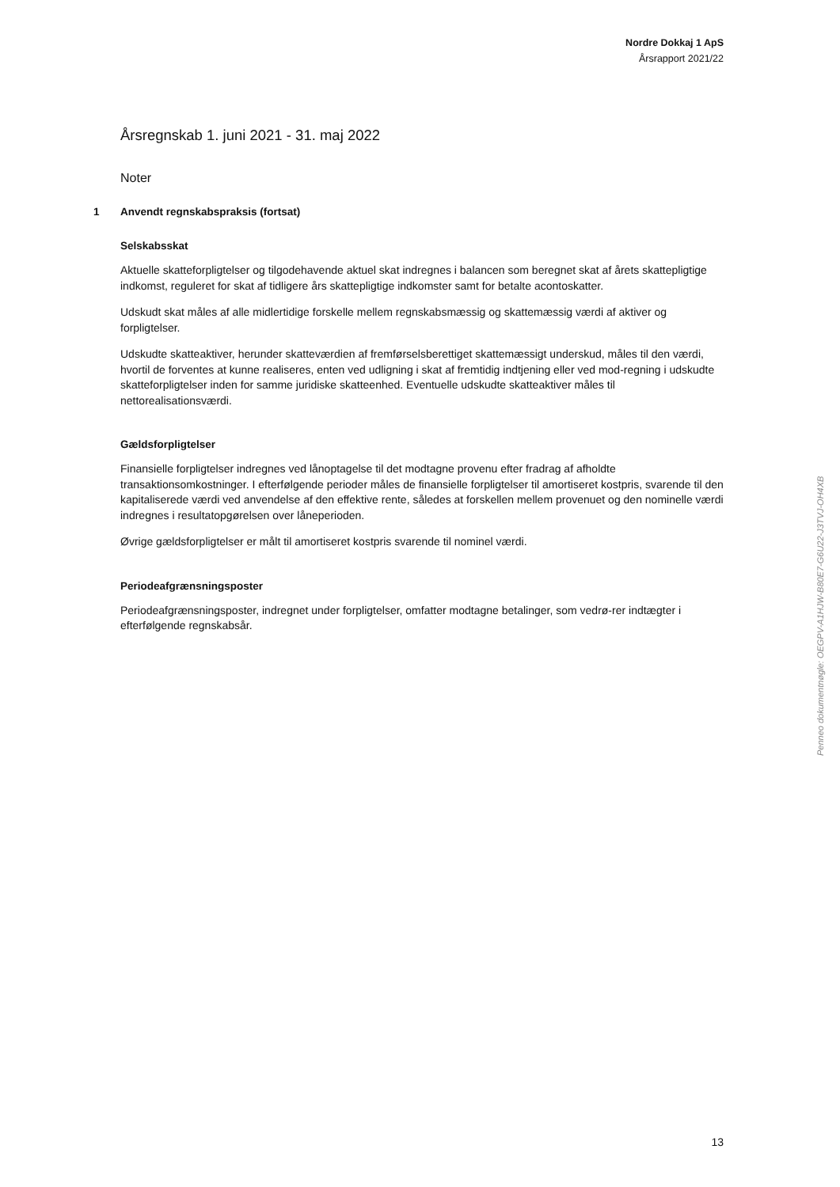Nordre Dokkaj 1 ApS
Årsrapport 2021/22
Årsregnskab 1. juni 2021 - 31. maj 2022
Noter
1 Anvendt regnskabspraksis (fortsat)
Selskabsskat
Aktuelle skatteforpligtelser og tilgodehavende aktuel skat indregnes i balancen som beregnet skat af årets skattepligtige indkomst, reguleret for skat af tidligere års skattepligtige indkomster samt for betalte acontoskatter.
Udskudt skat måles af alle midlertidige forskelle mellem regnskabsmæssig og skattemæssig værdi af aktiver og forpligtelser.
Udskudte skatteaktiver, herunder skatteværdien af fremførselsberettiget skattemæssigt underskud, måles til den værdi, hvortil de forventes at kunne realiseres, enten ved udligning i skat af fremtidig indtjening eller ved mod-regning i udskudte skatteforpligtelser inden for samme juridiske skatteenhed. Eventuelle udskudte skatteaktiver måles til nettorealisationsværdi.
Gældsforpligtelser
Finansielle forpligtelser indregnes ved lånoptagelse til det modtagne provenu efter fradrag af afholdte transaktionsomkostninger. I efterfølgende perioder måles de finansielle forpligtelser til amortiseret kostpris, svarende til den kapitaliserede værdi ved anvendelse af den effektive rente, således at forskellen mellem provenuet og den nominelle værdi indregnes i resultatopgørelsen over låneperioden.
Øvrige gældsforpligtelser er målt til amortiseret kostpris svarende til nominel værdi.
Periodeafgrænsningsposter
Periodeafgrænsningsposter, indregnet under forpligtelser, omfatter modtagne betalinger, som vedrø-rer indtægter i efterfølgende regnskabsår.
Penneo dokumentnøgle: OEGPV-A1HJW-B80E7-G6U22-J3TVJ-OH4XB
13